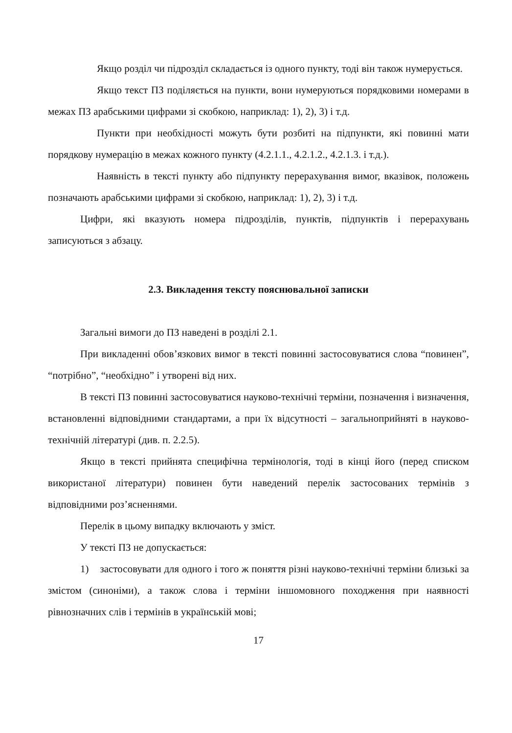Якщо розділ чи підрозділ складається із одного пункту, тоді він також нумерується.
Якщо текст ПЗ поділяється на пункти, вони нумеруються порядковими номерами в межах ПЗ арабськими цифрами зі скобкою, наприклад: 1), 2), 3) і т.д.
Пункти при необхідності можуть бути розбиті на підпункти, які повинні мати порядкову нумерацію в межах кожного пункту (4.2.1.1., 4.2.1.2., 4.2.1.3. і т.д.).
Наявність в тексті пункту або підпункту перерахування вимог, вказівок, положень позначають арабськими цифрами зі скобкою, наприклад: 1), 2), 3) і т.д.
Цифри, які вказують номера підрозділів, пунктів, підпунктів і перерахувань записуються з абзацу.
2.3. Викладення тексту пояснювальної записки
Загальні вимоги до ПЗ наведені в розділі 2.1.
При викладенні обов’язкових вимог в тексті повинні застосовуватися слова “повинен”, “потрібно”, “необхідно” і утворені від них.
В тексті ПЗ повинні застосовуватися науково-технічні терміни, позначення і визначення, встановленні відповідними стандартами, а при їх відсутності – загальноприйняті в науково-технічній літературі (див. п. 2.2.5).
Якщо в тексті прийнята специфічна термінологія, тоді в кінці його (перед списком використаної літератури) повинен бути наведений перелік застосованих термінів з відповідними роз’ясненнями.
Перелік в цьому випадку включають у зміст.
У тексті ПЗ не допускається:
1) застосовувати для одного і того ж поняття різні науково-технічні терміни близькі за змістом (синоніми), а також слова і терміни іншомовного походження при наявності рівнозначних слів і термінів в українській мові;
17